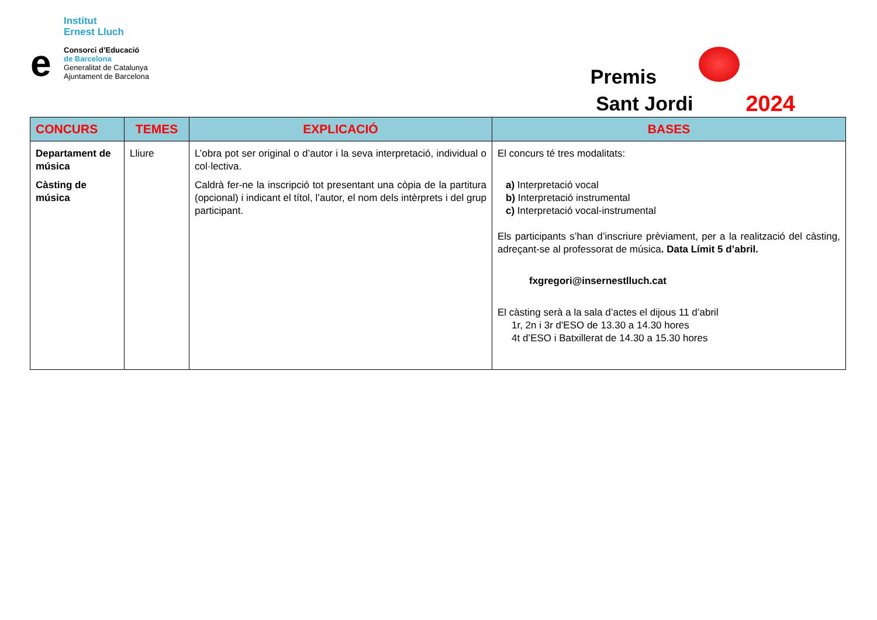Institut
Ernest Lluch
e
Consorci d’Educació
de Barcelona
Generalitat de Catalunya
Ajuntament de Barcelona
Premis
Sant Jordi
2024
| CONCURS | TEMES | EXPLICACIÓ | BASES |
| --- | --- | --- | --- |
| Departament de música Càsting de música | Lliure | L’obra pot ser original o d’autor i la seva interpretació, individual o col·lectiva. Caldrà fer-ne la inscripció tot presentant una còpia de la partitura (opcional) i indicant el títol, l’autor, el nom dels intèrprets i del grup participant. | El concurs té tres modalitats: a) Interpretació vocal b) Interpretació instrumental c) Interpretació vocal-instrumental Els participants s’han d’inscriure prèviament, per a la realització del càsting, adreçant-se al professorat de música . Data Límit 5 d’abril. fxgregori@insernestlluch.cat El càsting serà a la sala d’actes el dijous 11 d’abril 1r, 2n i 3r d'ESO de 13.30 a 14.30 hores 4t d’ESO i Batxillerat de 14.30 a 15.30 hores |